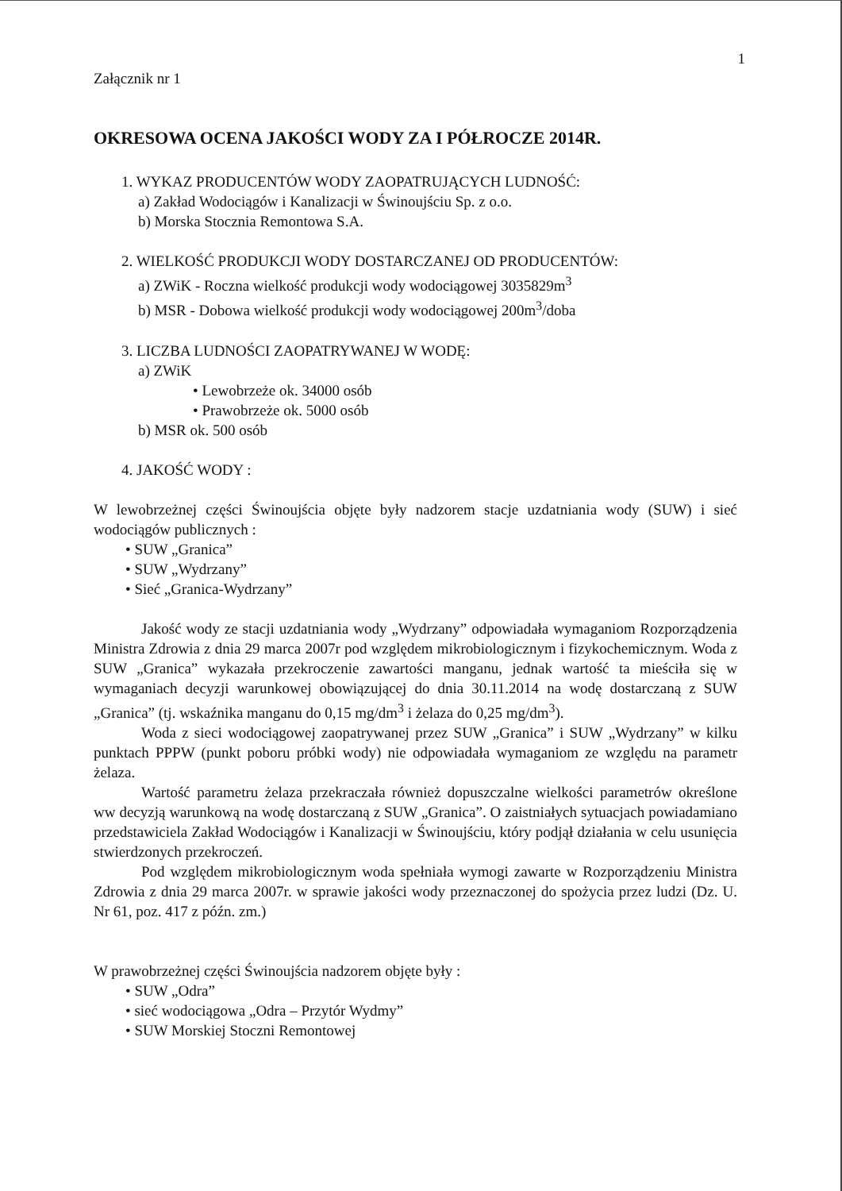1
Załącznik nr 1
OKRESOWA OCENA JAKOŚCI WODY ZA I PÓŁROCZE 2014R.
1. WYKAZ PRODUCENTÓW WODY ZAOPATRUJĄCYCH LUDNOŚĆ:
a) Zakład Wodociągów i Kanalizacji w Świnoujściu Sp. z o.o.
b) Morska Stocznia Remontowa S.A.
2. WIELKOŚĆ PRODUKCJI WODY DOSTARCZANEJ OD PRODUCENTÓW:
a) ZWiK - Roczna wielkość produkcji wody wodociągowej 3035829m<sup>3</sup>
b) MSR - Dobowa wielkość produkcji wody wodociągowej 200m<sup>3</sup>/doba
3. LICZBA LUDNOŚCI ZAOPATRYWANEJ W WODĘ:
a) ZWiK
• Lewobrzeże ok. 34000 osób
• Prawobrzeże ok. 5000 osób
b) MSR ok. 500 osób
4. JAKOŚĆ WODY :
W lewobrzeżnej części Świnoujścia objęte były nadzorem stacje uzdatniania wody (SUW) i sieć wodociągów publicznych :
• SUW „Granica”
• SUW „Wydrzany”
• Sieć „Granica-Wydrzany”
Jakość wody ze stacji uzdatniania wody „Wydrzany” odpowiadała wymaganiom Rozporządzenia Ministra Zdrowia z dnia 29 marca 2007r pod względem mikrobiologicznym i fizykochemicznym. Woda z SUW „Granica” wykazała przekroczenie zawartości manganu, jednak wartość ta mieściła się w wymaganiach decyzji warunkowej obowiązującej do dnia 30.11.2014 na wodę dostarczaną z SUW „Granica” (tj. wskaźnika manganu do 0,15 mg/dm<sup>3</sup> i żelaza do 0,25 mg/dm<sup>3</sup>).
Woda z sieci wodociągowej zaopatrywanej przez SUW „Granica” i SUW „Wydrzany” w kilku punktach PPPW (punkt poboru próbki wody) nie odpowiadała wymaganiom ze względu na parametr żelaza.
Wartość parametru żelaza przekraczała również dopuszczalne wielkości parametrów określone ww decyzją warunkową na wodę dostarczaną z SUW „Granica”. O zaistniałych sytuacjach powiadamiano przedstawiciela Zakład Wodociągów i Kanalizacji w Świnoujściu, który podjął działania w celu usunięcia stwierdzonych przekroczeń.
Pod względem mikrobiologicznym woda spełniała wymogi zawarte w Rozporządzeniu Ministra Zdrowia z dnia 29 marca 2007r. w sprawie jakości wody przeznaczonej do spożycia przez ludzi (Dz. U. Nr 61, poz. 417 z późn. zm.)
W prawobrzeżnej części Świnoujścia nadzorem objęte były :
• SUW „Odra”
• sieć wodociągowa „Odra – Przytór Wydmy”
• SUW Morskiej Stoczni Remontowej